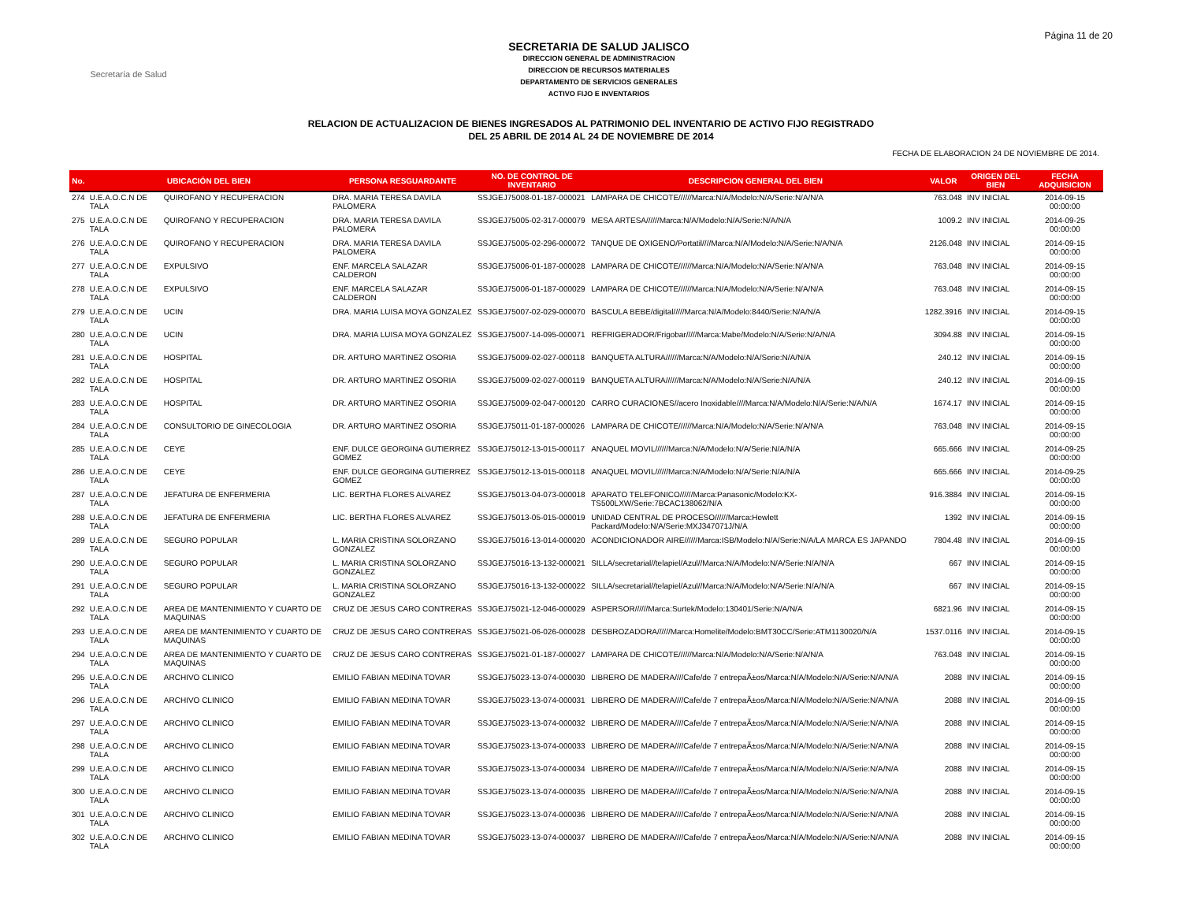Página 11 de 20
Secretaría de Salud
SECRETARIA DE SALUD JALISCO
DIRECCION GENERAL DE ADMINISTRACION
DIRECCION DE RECURSOS MATERIALES
DEPARTAMENTO DE SERVICIOS GENERALES
ACTIVO FIJO E INVENTARIOS
RELACION DE ACTUALIZACION DE BIENES INGRESADOS AL PATRIMONIO DEL INVENTARIO DE ACTIVO FIJO REGISTRADO
DEL 25 ABRIL DE 2014 AL 24 DE NOVIEMBRE DE 2014
FECHA DE ELABORACION 24 DE NOVIEMBRE DE 2014.
| No. | UBICACIÓN DEL BIEN | | PERSONA RESGUARDANTE | NO. DE CONTROL DE INVENTARIO | DESCRIPCION GENERAL DEL BIEN | VALOR | ORIGEN DEL BIEN | FECHA ADQUISICION |
| --- | --- | --- | --- | --- | --- | --- | --- | --- |
| 274 | U.E.A.O.C.N DE TALA | QUIROFANO Y RECUPERACION | DRA. MARIA TERESA DAVILA PALOMERA | SSJGEJ75008-01-187-000021 | LAMPARA DE CHICOTE//////Marca:N/A/Modelo:N/A/Serie:N/A/N/A | 763.048 | INV INICIAL | 2014-09-15 00:00:00 |
| 275 | U.E.A.O.C.N DE TALA | QUIROFANO Y RECUPERACION | DRA. MARIA TERESA DAVILA PALOMERA | SSJGEJ75005-02-317-000079 | MESA ARTESA//////Marca:N/A/Modelo:N/A/Serie:N/A/N/A | 1009.2 | INV INICIAL | 2014-09-25 00:00:00 |
| 276 | U.E.A.O.C.N DE TALA | QUIROFANO Y RECUPERACION | DRA. MARIA TERESA DAVILA PALOMERA | SSJGEJ75005-02-296-000072 | TANQUE DE OXIGENO/Portatil////Marca:N/A/Modelo:N/A/Serie:N/A/N/A | 2126.048 | INV INICIAL | 2014-09-15 00:00:00 |
| 277 | U.E.A.O.C.N DE TALA | EXPULSIVO | ENF. MARCELA SALAZAR CALDERON | SSJGEJ75006-01-187-000028 | LAMPARA DE CHICOTE//////Marca:N/A/Modelo:N/A/Serie:N/A/N/A | 763.048 | INV INICIAL | 2014-09-15 00:00:00 |
| 278 | U.E.A.O.C.N DE TALA | EXPULSIVO | ENF. MARCELA SALAZAR CALDERON | SSJGEJ75006-01-187-000029 | LAMPARA DE CHICOTE//////Marca:N/A/Modelo:N/A/Serie:N/A/N/A | 763.048 | INV INICIAL | 2014-09-15 00:00:00 |
| 279 | U.E.A.O.C.N DE TALA | UCIN | DRA. MARIA LUISA MOYA GONZALEZ | SSJGEJ75007-02-029-000070 | BASCULA BEBE/digital/////Marca:N/A/Modelo:8440/Serie:N/A/N/A | 1282.3916 | INV INICIAL | 2014-09-15 00:00:00 |
| 280 | U.E.A.O.C.N DE TALA | UCIN | DRA. MARIA LUISA MOYA GONZALEZ | SSJGEJ75007-14-095-000071 | REFRIGERADOR/Frigobar/////Marca:Mabe/Modelo:N/A/Serie:N/A/N/A | 3094.88 | INV INICIAL | 2014-09-15 00:00:00 |
| 281 | U.E.A.O.C.N DE TALA | HOSPITAL | DR. ARTURO MARTINEZ OSORIA | SSJGEJ75009-02-027-000118 | BANQUETA ALTURA//////Marca:N/A/Modelo:N/A/Serie:N/A/N/A | 240.12 | INV INICIAL | 2014-09-15 00:00:00 |
| 282 | U.E.A.O.C.N DE TALA | HOSPITAL | DR. ARTURO MARTINEZ OSORIA | SSJGEJ75009-02-027-000119 | BANQUETA ALTURA//////Marca:N/A/Modelo:N/A/Serie:N/A/N/A | 240.12 | INV INICIAL | 2014-09-15 00:00:00 |
| 283 | U.E.A.O.C.N DE TALA | HOSPITAL | DR. ARTURO MARTINEZ OSORIA | SSJGEJ75009-02-047-000120 | CARRO CURACIONES//acero Inoxidable////Marca:N/A/Modelo:N/A/Serie:N/A/N/A | 1674.17 | INV INICIAL | 2014-09-15 00:00:00 |
| 284 | U.E.A.O.C.N DE TALA | CONSULTORIO DE GINECOLOGIA | DR. ARTURO MARTINEZ OSORIA | SSJGEJ75011-01-187-000026 | LAMPARA DE CHICOTE//////Marca:N/A/Modelo:N/A/Serie:N/A/N/A | 763.048 | INV INICIAL | 2014-09-15 00:00:00 |
| 285 | U.E.A.O.C.N DE TALA | CEYE | ENF. DULCE GEORGINA GUTIERREZ GOMEZ | SSJGEJ75012-13-015-000117 | ANAQUEL MOVIL//////Marca:N/A/Modelo:N/A/Serie:N/A/N/A | 665.666 | INV INICIAL | 2014-09-25 00:00:00 |
| 286 | U.E.A.O.C.N DE TALA | CEYE | ENF. DULCE GEORGINA GUTIERREZ GOMEZ | SSJGEJ75012-13-015-000118 | ANAQUEL MOVIL//////Marca:N/A/Modelo:N/A/Serie:N/A/N/A | 665.666 | INV INICIAL | 2014-09-25 00:00:00 |
| 287 | U.E.A.O.C.N DE TALA | JEFATURA DE ENFERMERIA | LIC. BERTHA FLORES ALVAREZ | SSJGEJ75013-04-073-000018 | APARATO TELEFONICO//////Marca:Panasonic/Modelo:KX-TS500LXW/Serie:7BCAC138062/N/A | 916.3884 | INV INICIAL | 2014-09-15 00:00:00 |
| 288 | U.E.A.O.C.N DE TALA | JEFATURA DE ENFERMERIA | LIC. BERTHA FLORES ALVAREZ | SSJGEJ75013-05-015-000019 | UNIDAD CENTRAL DE PROCESO//////Marca:Hewlett Packard/Modelo:N/A/Serie:MXJ347071J/N/A | 1392 | INV INICIAL | 2014-09-15 00:00:00 |
| 289 | U.E.A.O.C.N DE TALA | SEGURO POPULAR | L. MARIA CRISTINA SOLORZANO GONZALEZ | SSJGEJ75016-13-014-000020 | ACONDICIONADOR AIRE//////Marca:ISB/Modelo:N/A/Serie:N/A/LA MARCA ES JAPANDO | 7804.48 | INV INICIAL | 2014-09-15 00:00:00 |
| 290 | U.E.A.O.C.N DE TALA | SEGURO POPULAR | L. MARIA CRISTINA SOLORZANO GONZALEZ | SSJGEJ75016-13-132-000021 | SILLA/secretarial//telapiel/Azul//Marca:N/A/Modelo:N/A/Serie:N/A/N/A | 667 | INV INICIAL | 2014-09-15 00:00:00 |
| 291 | U.E.A.O.C.N DE TALA | SEGURO POPULAR | L. MARIA CRISTINA SOLORZANO GONZALEZ | SSJGEJ75016-13-132-000022 | SILLA/secretarial//telapiel/Azul//Marca:N/A/Modelo:N/A/Serie:N/A/N/A | 667 | INV INICIAL | 2014-09-15 00:00:00 |
| 292 | U.E.A.O.C.N DE TALA | AREA DE MANTENIMIENTO Y CUARTO DE MAQUINAS | CRUZ DE JESUS CARO CONTRERAS | SSJGEJ75021-12-046-000029 | ASPERSOR//////Marca:Surtek/Modelo:130401/Serie:N/A/N/A | 6821.96 | INV INICIAL | 2014-09-15 00:00:00 |
| 293 | U.E.A.O.C.N DE TALA | AREA DE MANTENIMIENTO Y CUARTO DE MAQUINAS | CRUZ DE JESUS CARO CONTRERAS | SSJGEJ75021-06-026-000028 | DESBROZADORA//////Marca:Homelite/Modelo:BMT30CC/Serie:ATM1130020/N/A | 1537.0116 | INV INICIAL | 2014-09-15 00:00:00 |
| 294 | U.E.A.O.C.N DE TALA | AREA DE MANTENIMIENTO Y CUARTO DE MAQUINAS | CRUZ DE JESUS CARO CONTRERAS | SSJGEJ75021-01-187-000027 | LAMPARA DE CHICOTE//////Marca:N/A/Modelo:N/A/Serie:N/A/N/A | 763.048 | INV INICIAL | 2014-09-15 00:00:00 |
| 295 | U.E.A.O.C.N DE TALA | ARCHIVO CLINICO | EMILIO FABIAN MEDINA TOVAR | SSJGEJ75023-13-074-000030 | LIBRERO DE MADERA////Cafe/de 7 entrepaÃ±os/Marca:N/A/Modelo:N/A/Serie:N/A/N/A | 2088 | INV INICIAL | 2014-09-15 00:00:00 |
| 296 | U.E.A.O.C.N DE TALA | ARCHIVO CLINICO | EMILIO FABIAN MEDINA TOVAR | SSJGEJ75023-13-074-000031 | LIBRERO DE MADERA////Cafe/de 7 entrepaÃ±os/Marca:N/A/Modelo:N/A/Serie:N/A/N/A | 2088 | INV INICIAL | 2014-09-15 00:00:00 |
| 297 | U.E.A.O.C.N DE TALA | ARCHIVO CLINICO | EMILIO FABIAN MEDINA TOVAR | SSJGEJ75023-13-074-000032 | LIBRERO DE MADERA////Cafe/de 7 entrepaÃ±os/Marca:N/A/Modelo:N/A/Serie:N/A/N/A | 2088 | INV INICIAL | 2014-09-15 00:00:00 |
| 298 | U.E.A.O.C.N DE TALA | ARCHIVO CLINICO | EMILIO FABIAN MEDINA TOVAR | SSJGEJ75023-13-074-000033 | LIBRERO DE MADERA////Cafe/de 7 entrepaÃ±os/Marca:N/A/Modelo:N/A/Serie:N/A/N/A | 2088 | INV INICIAL | 2014-09-15 00:00:00 |
| 299 | U.E.A.O.C.N DE TALA | ARCHIVO CLINICO | EMILIO FABIAN MEDINA TOVAR | SSJGEJ75023-13-074-000034 | LIBRERO DE MADERA////Cafe/de 7 entrepaÃ±os/Marca:N/A/Modelo:N/A/Serie:N/A/N/A | 2088 | INV INICIAL | 2014-09-15 00:00:00 |
| 300 | U.E.A.O.C.N DE TALA | ARCHIVO CLINICO | EMILIO FABIAN MEDINA TOVAR | SSJGEJ75023-13-074-000035 | LIBRERO DE MADERA////Cafe/de 7 entrepaÃ±os/Marca:N/A/Modelo:N/A/Serie:N/A/N/A | 2088 | INV INICIAL | 2014-09-15 00:00:00 |
| 301 | U.E.A.O.C.N DE TALA | ARCHIVO CLINICO | EMILIO FABIAN MEDINA TOVAR | SSJGEJ75023-13-074-000036 | LIBRERO DE MADERA////Cafe/de 7 entrepaÃ±os/Marca:N/A/Modelo:N/A/Serie:N/A/N/A | 2088 | INV INICIAL | 2014-09-15 00:00:00 |
| 302 | U.E.A.O.C.N DE TALA | ARCHIVO CLINICO | EMILIO FABIAN MEDINA TOVAR | SSJGEJ75023-13-074-000037 | LIBRERO DE MADERA////Cafe/de 7 entrepaÃ±os/Marca:N/A/Modelo:N/A/Serie:N/A/N/A | 2088 | INV INICIAL | 2014-09-15 00:00:00 |